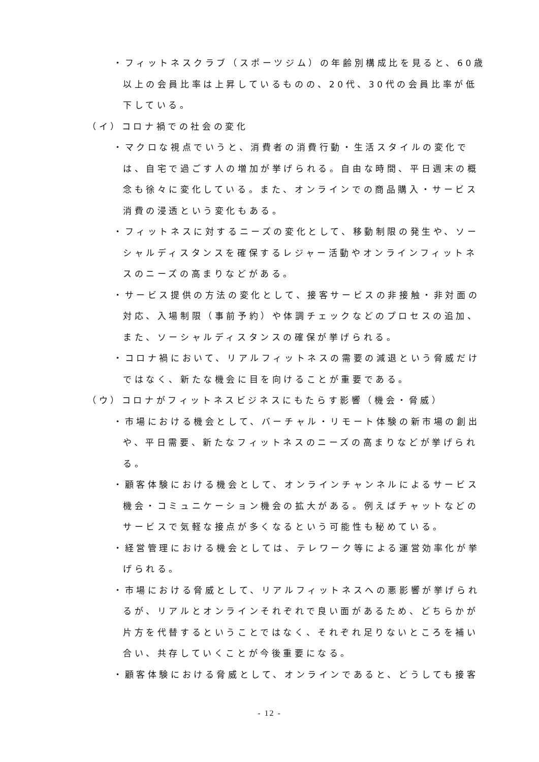・フィットネスクラブ（スポーツジム）の年齢別構成比を見ると、60歳以上の会員比率は上昇しているものの、20代、30代の会員比率が低下している。
（イ）コロナ禍での社会の変化
・マクロな視点でいうと、消費者の消費行動・生活スタイルの変化では、自宅で過ごす人の増加が挙げられる。自由な時間、平日週末の概念も徐々に変化している。また、オンラインでの商品購入・サービス消費の浸透という変化もある。
・フィットネスに対するニーズの変化として、移動制限の発生や、ソーシャルディスタンスを確保するレジャー活動やオンラインフィットネスのニーズの高まりなどがある。
・サービス提供の方法の変化として、接客サービスの非接触・非対面の対応、入場制限（事前予約）や体調チェックなどのプロセスの追加、また、ソーシャルディスタンスの確保が挙げられる。
・コロナ禍において、リアルフィットネスの需要の減退という脅威だけではなく、新たな機会に目を向けることが重要である。
（ウ）コロナがフィットネスビジネスにもたらす影響（機会・脅威）
・市場における機会として、バーチャル・リモート体験の新市場の創出や、平日需要、新たなフィットネスのニーズの高まりなどが挙げられる。
・顧客体験における機会として、オンラインチャンネルによるサービス機会・コミュニケーション機会の拡大がある。例えばチャットなどのサービスで気軽な接点が多くなるという可能性も秘めている。
・経営管理における機会としては、テレワーク等による運営効率化が挙げられる。
・市場における脅威として、リアルフィットネスへの悪影響が挙げられるが、リアルとオンラインそれぞれで良い面があるため、どちらかが片方を代替するということではなく、それぞれ足りないところを補い合い、共存していくことが今後重要になる。
・顧客体験における脅威として、オンラインであると、どうしても接客
- 12 -